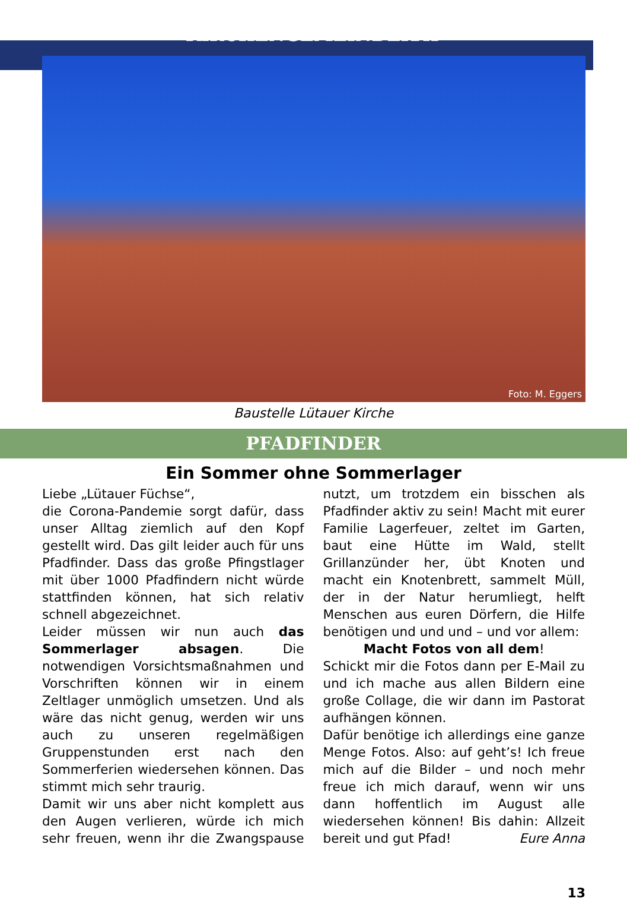KIRCHENGEMEINDERAT
Foto: M. Eggers
Baustelle Lütauer Kirche
PFADFINDER
Ein Sommer ohne Sommerlager
Liebe „Lütauer Füchse“,
die Corona-Pandemie sorgt dafür, dass unser Alltag ziemlich auf den Kopf gestellt wird. Das gilt leider auch für uns Pfadfinder. Dass das große Pfingstlager mit über 1000 Pfadfindern nicht würde stattfinden können, hat sich relativ schnell abgezeichnet.
Leider müssen wir nun auch das Sommerlager absagen. Die notwendigen Vorsichtsmaßnahmen und Vorschriften können wir in einem Zeltlager unmöglich umsetzen. Und als wäre das nicht genug, werden wir uns auch zu unseren regelmäßigen Gruppenstunden erst nach den Sommerferien wiedersehen können. Das stimmt mich sehr traurig.
Damit wir uns aber nicht komplett aus den Augen verlieren, würde ich mich sehr freuen, wenn ihr die Zwangspause nutzt, um trotzdem ein bisschen als Pfadfinder aktiv zu sein! Macht mit eurer Familie Lagerfeuer, zeltet im Garten, baut eine Hütte im Wald, stellt Grillanzünder her, übt Knoten und macht ein Knotenbrett, sammelt Müll, der in der Natur herumliegt, helft Menschen aus euren Dörfern, die Hilfe benötigen und und und – und vor allem:
Macht Fotos von all dem!
Schickt mir die Fotos dann per E-Mail zu und ich mache aus allen Bildern eine große Collage, die wir dann im Pastorat aufhängen können.
Dafür benötige ich allerdings eine ganze Menge Fotos. Also: auf geht’s! Ich freue mich auf die Bilder – und noch mehr freue ich mich darauf, wenn wir uns dann hoffentlich im August alle wiedersehen können! Bis dahin: Allzeit bereit und gut Pfad! Eure Anna
13